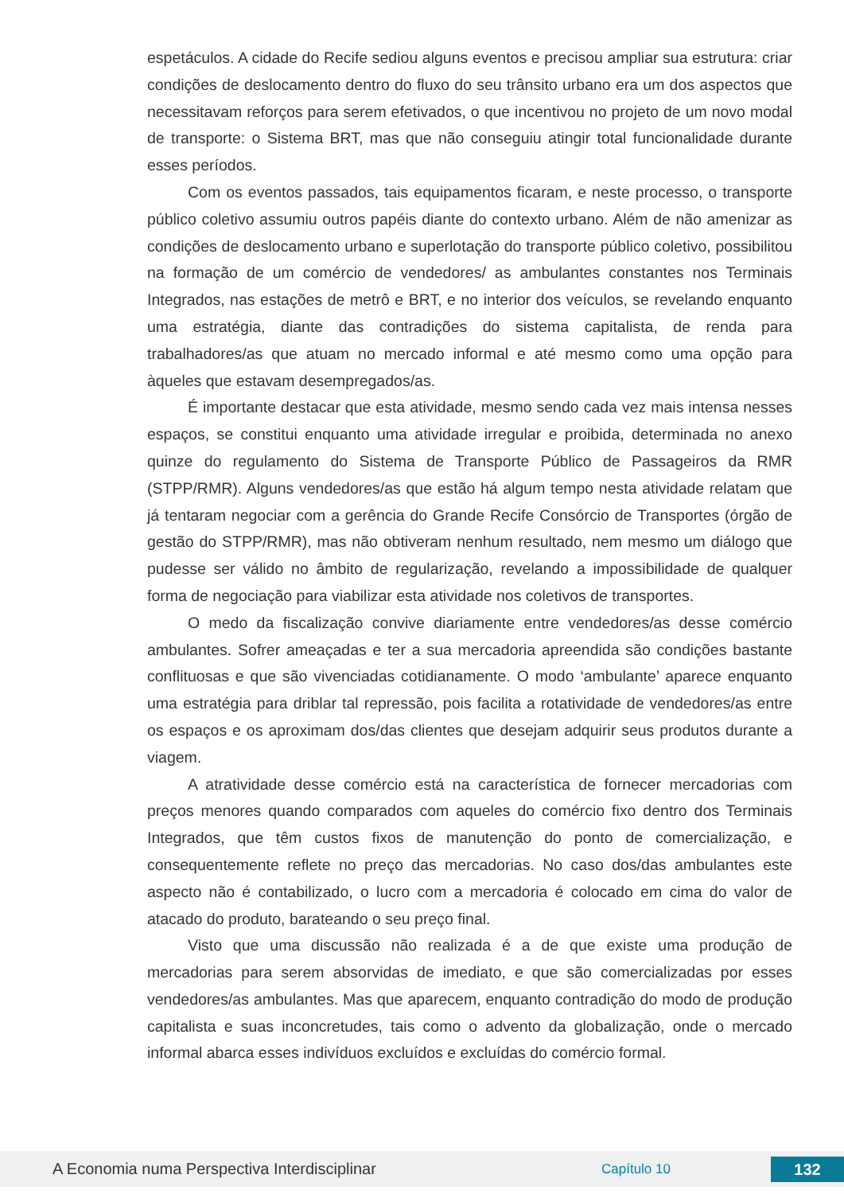espetáculos. A cidade do Recife sediou alguns eventos e precisou ampliar sua estrutura: criar condições de deslocamento dentro do fluxo do seu trânsito urbano era um dos aspectos que necessitavam reforços para serem efetivados, o que incentivou no projeto de um novo modal de transporte: o Sistema BRT, mas que não conseguiu atingir total funcionalidade durante esses períodos.
Com os eventos passados, tais equipamentos ficaram, e neste processo, o transporte público coletivo assumiu outros papéis diante do contexto urbano. Além de não amenizar as condições de deslocamento urbano e superlotação do transporte público coletivo, possibilitou na formação de um comércio de vendedores/ as ambulantes constantes nos Terminais Integrados, nas estações de metrô e BRT, e no interior dos veículos, se revelando enquanto uma estratégia, diante das contradições do sistema capitalista, de renda para trabalhadores/as que atuam no mercado informal e até mesmo como uma opção para àqueles que estavam desempregados/as.
É importante destacar que esta atividade, mesmo sendo cada vez mais intensa nesses espaços, se constitui enquanto uma atividade irregular e proibida, determinada no anexo quinze do regulamento do Sistema de Transporte Público de Passageiros da RMR (STPP/RMR). Alguns vendedores/as que estão há algum tempo nesta atividade relatam que já tentaram negociar com a gerência do Grande Recife Consórcio de Transportes (órgão de gestão do STPP/RMR), mas não obtiveram nenhum resultado, nem mesmo um diálogo que pudesse ser válido no âmbito de regularização, revelando a impossibilidade de qualquer forma de negociação para viabilizar esta atividade nos coletivos de transportes.
O medo da fiscalização convive diariamente entre vendedores/as desse comércio ambulantes. Sofrer ameaçadas e ter a sua mercadoria apreendida são condições bastante conflituosas e que são vivenciadas cotidianamente. O modo ‘ambulante’ aparece enquanto uma estratégia para driblar tal repressão, pois facilita a rotatividade de vendedores/as entre os espaços e os aproximam dos/das clientes que desejam adquirir seus produtos durante a viagem.
A atratividade desse comércio está na característica de fornecer mercadorias com preços menores quando comparados com aqueles do comércio fixo dentro dos Terminais Integrados, que têm custos fixos de manutenção do ponto de comercialização, e consequentemente reflete no preço das mercadorias. No caso dos/das ambulantes este aspecto não é contabilizado, o lucro com a mercadoria é colocado em cima do valor de atacado do produto, barateando o seu preço final.
Visto que uma discussão não realizada é a de que existe uma produção de mercadorias para serem absorvidas de imediato, e que são comercializadas por esses vendedores/as ambulantes. Mas que aparecem, enquanto contradição do modo de produção capitalista e suas inconcretudes, tais como o advento da globalização, onde o mercado informal abarca esses indivíduos excluídos e excluídas do comércio formal.
A Economia numa Perspectiva Interdisciplinar Capítulo 10 132